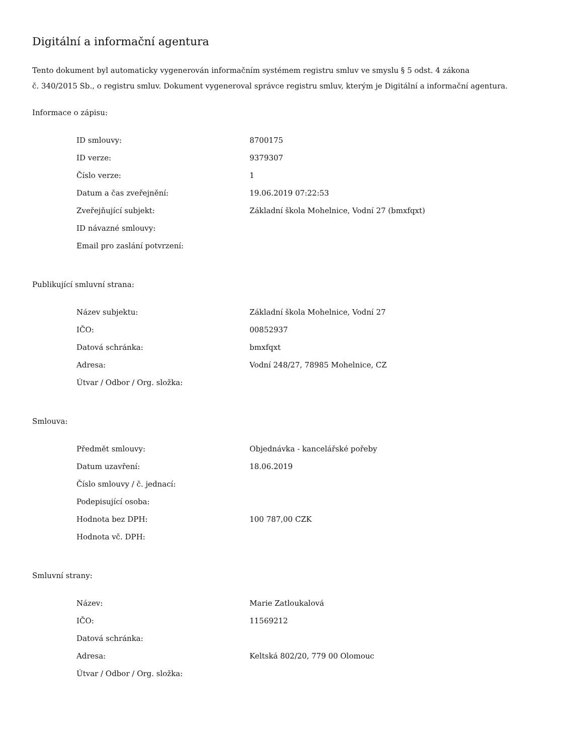Digitální a informační agentura
Tento dokument byl automaticky vygenerován informačním systémem registru smluv ve smyslu § 5 odst. 4 zákona
č. 340/2015 Sb., o registru smluv. Dokument vygeneroval správce registru smluv, kterým je Digitální a informační agentura.
Informace o zápisu:
| ID smlouvy: | 8700175 |
| ID verze: | 9379307 |
| Číslo verze: | 1 |
| Datum a čas zveřejnění: | 19.06.2019 07:22:53 |
| Zveřejňující subjekt: | Základní škola Mohelnice, Vodní 27 (bmxfqxt) |
| ID návazné smlouvy: | |
| Email pro zaslání potvrzení: | |
Publikující smluvní strana:
| Název subjektu: | Základní škola Mohelnice, Vodní 27 |
| IČO: | 00852937 |
| Datová schránka: | bmxfqxt |
| Adresa: | Vodní 248/27, 78985 Mohelnice, CZ |
| Útvar / Odbor / Org. složka: | |
Smlouva:
| Předmět smlouvy: | Objednávka - kancelářské pořeby |
| Datum uzavření: | 18.06.2019 |
| Číslo smlouvy / č. jednací: | |
| Podepisující osoba: | |
| Hodnota bez DPH: | 100 787,00 CZK |
| Hodnota vč. DPH: | |
Smluvní strany:
| Název: | Marie Zatloukalová |
| IČO: | 11569212 |
| Datová schránka: | |
| Adresa: | Keltská 802/20, 779 00 Olomouc |
| Útvar / Odbor / Org. složka: | |